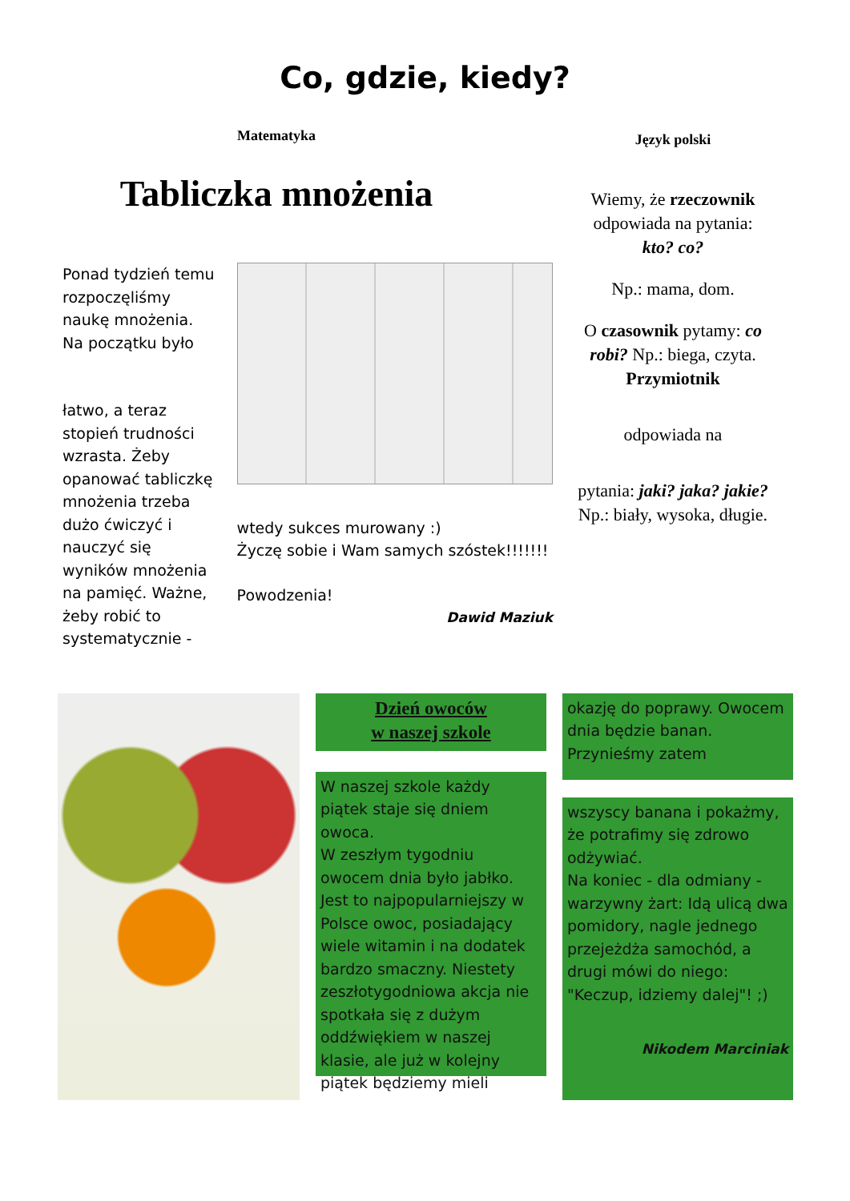Co, gdzie, kiedy?
Matematyka
Tabliczka mnożenia
Ponad tydzień temu rozpoczęliśmy naukę mnożenia. Na początku było
łatwo, a teraz stopień trudności wzrasta. Żeby opanować tabliczkę mnożenia trzeba dużo ćwiczyć i nauczyć się wyników mnożenia na pamięć. Ważne, żeby robić to systematycznie -
wtedy sukces murowany :)
Życzę sobie i Wam samych szóstek!!!!!!!
Powodzenia!
Dawid Maziuk
Język polski
Wiemy, że rzeczownik odpowiada na pytania: kto? co?
Np.: mama, dom.
O czasownik pytamy: co robi? Np.: biega, czyta. Przymiotnik
odpowiada na
pytania: jaki? jaka? jakie? Np.: biały, wysoka, długie.
Dzień owoców
w naszej szkole
W naszej szkole każdy piątek staje się dniem owoca.
W zeszłym tygodniu owocem dnia było jabłko. Jest to najpopularniejszy w Polsce owoc, posiadający wiele witamin i na dodatek bardzo smaczny. Niestety zeszłotygodniowa akcja nie spotkała się z dużym oddźwiękiem w naszej klasie, ale już w kolejny piątek będziemy mieli
okazję do poprawy. Owocem dnia będzie banan. Przynieśmy zatem
wszyscy banana i pokażmy, że potrafimy się zdrowo odżywiać.
Na koniec - dla odmiany - warzywny żart: Idą ulicą dwa pomidory, nagle jednego przejeżdża samochód, a drugi mówi do niego: "Keczup, idziemy dalej"! ;)
Nikodem Marciniak